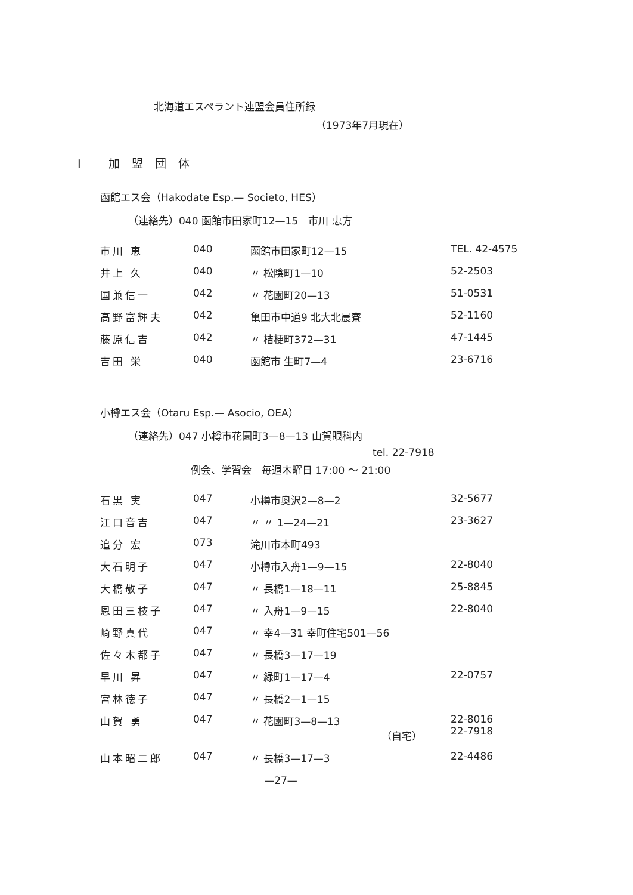北海道エスペラント連盟会員住所録
（1973年7月現在）
I 加盟団体
函館エス会（Hakodate Esp.— Societo, HES）
（連絡先）040 函館市田家町12—15　市川 恵方
| 市川 恵 | 040 | 函館市田家町12—15 | TEL. 42-4575 |
| 井上 久 | 040 | 〃 松陰町1—10 | 52-2503 |
| 国兼信一 | 042 | 〃 花園町20—13 | 51-0531 |
| 高野富輝夫 | 042 | 亀田市中道9 北大北晨寮 | 52-1160 |
| 藤原信吉 | 042 | 〃 桔梗町372—31 | 47-1445 |
| 吉田 栄 | 040 | 函館市 生町7—4 | 23-6716 |
小樽エス会（Otaru Esp.— Asocio, OEA）
（連絡先）047 小樽市花園町3—8—13 山賀眼科内
tel. 22-7918
例会、学習会　毎週木曜日 17:00 ～ 21:00
| 石黒 実 | 047 | 小樽市奥沢2—8—2 | 32-5677 |
| 江口音吉 | 047 | 〃 〃 1—24—21 | 23-3627 |
| 追分 宏 | 073 | 滝川市本町493 | |
| 大石明子 | 047 | 小樽市入舟1—9—15 | 22-8040 |
| 大橋敬子 | 047 | 〃 長橋1—18—11 | 25-8845 |
| 恩田三枝子 | 047 | 〃 入舟1—9—15 | 22-8040 |
| 崎野真代 | 047 | 〃 幸4—31 幸町住宅501—56 | |
| 佐々木都子 | 047 | 〃 長橋3—17—19 | |
| 早川 昇 | 047 | 〃 緑町1—17—4 | 22-0757 |
| 宮林徳子 | 047 | 〃 長橋2—1—15 | |
| 山賀 勇 | 047 | 〃 花園町3—8—13 （自宅） | 22-8016 22-7918 |
| 山本昭二郎 | 047 | 〃 長橋3—17—3 | 22-4486 |
—27—